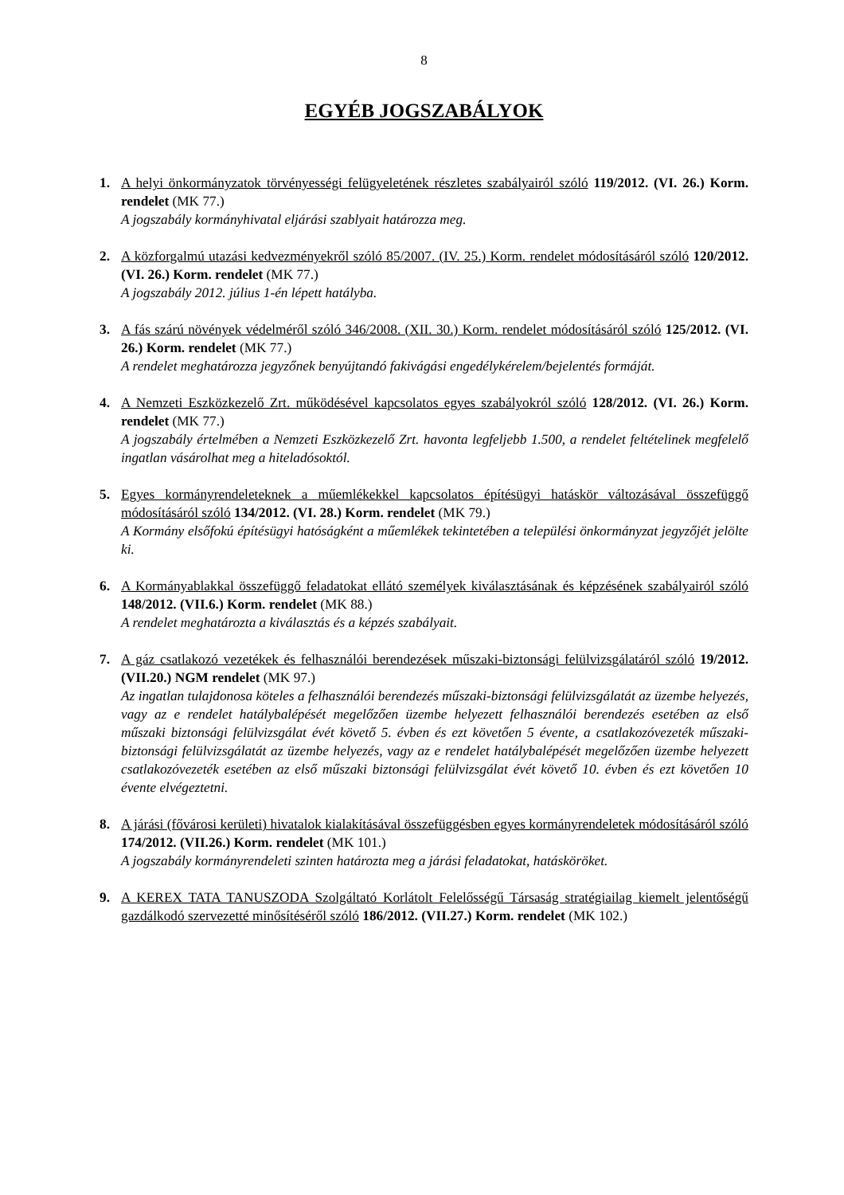8
EGYÉB JOGSZABÁLYOK
1. A helyi önkormányzatok törvényességi felügyeletének részletes szabályairól szóló 119/2012. (VI. 26.) Korm. rendelet (MK 77.)
A jogszabály kormányhivatal eljárási szablyait határozza meg.
2. A közforgalmú utazási kedvezményekről szóló 85/2007. (IV. 25.) Korm. rendelet módosításáról szóló 120/2012. (VI. 26.) Korm. rendelet (MK 77.)
A jogszabály 2012. július 1-én lépett hatályba.
3. A fás szárú növények védelméről szóló 346/2008. (XII. 30.) Korm. rendelet módosításáról szóló 125/2012. (VI. 26.) Korm. rendelet (MK 77.)
A rendelet meghatározza jegyzőnek benyújtandó fakivágási engedélykérelem/bejelentés formáját.
4. A Nemzeti Eszközkezelő Zrt. működésével kapcsolatos egyes szabályokról szóló 128/2012. (VI. 26.) Korm. rendelet (MK 77.)
A jogszabály értelmében a Nemzeti Eszközkezelő Zrt. havonta legfeljebb 1.500, a rendelet feltételinek megfelelő ingatlan vásárolhat meg a hiteladósoktól.
5. Egyes kormányrendeleteknek a műemlékekkel kapcsolatos építésügyi hatáskör változásával összefüggő módosításáról szóló 134/2012. (VI. 28.) Korm. rendelet (MK 79.)
A Kormány elsőfokú építésügyi hatóságként a műemlékek tekintetében a települési önkormányzat jegyzőjét jelölte ki.
6. A Kormányablakkal összefüggő feladatokat ellátó személyek kiválasztásának és képzésének szabályairól szóló 148/2012. (VII.6.) Korm. rendelet (MK 88.)
A rendelet meghatározta a kiválasztás és a képzés szabályait.
7. A gáz csatlakozó vezetékek és felhasználói berendezések műszaki-biztonsági felülvizsgálatáról szóló 19/2012. (VII.20.) NGM rendelet (MK 97.)
Az ingatlan tulajdonosa köteles a felhasználói berendezés műszaki-biztonsági felülvizsgálatát az üzembe helyezés, vagy az e rendelet hatálybalépését megelőzően üzembe helyezett felhasználói berendezés esetében az első műszaki biztonsági felülvizsgálat évét követő 5. évben és ezt követően 5 évente, a csatlakozóvezeték műszaki-biztonsági felülvizsgálatát az üzembe helyezés, vagy az e rendelet hatálybalépését megelőzően üzembe helyezett csatlakozóvezeték esetében az első műszaki biztonsági felülvizsgálat évét követő 10. évben és ezt követően 10 évente elvégeztetni.
8. A járási (fővárosi kerületi) hivatalok kialakításával összefüggésben egyes kormányrendeletek módosításáról szóló 174/2012. (VII.26.) Korm. rendelet (MK 101.)
A jogszabály kormányrendeleti szinten határozta meg a járási feladatokat, hatásköröket.
9. A KEREX TATA TANUSZODA Szolgáltató Korlátolt Felelősségű Társaság stratégiailag kiemelt jelentőségű gazdálkodó szervezetté minősítéséről szóló 186/2012. (VII.27.) Korm. rendelet (MK 102.)